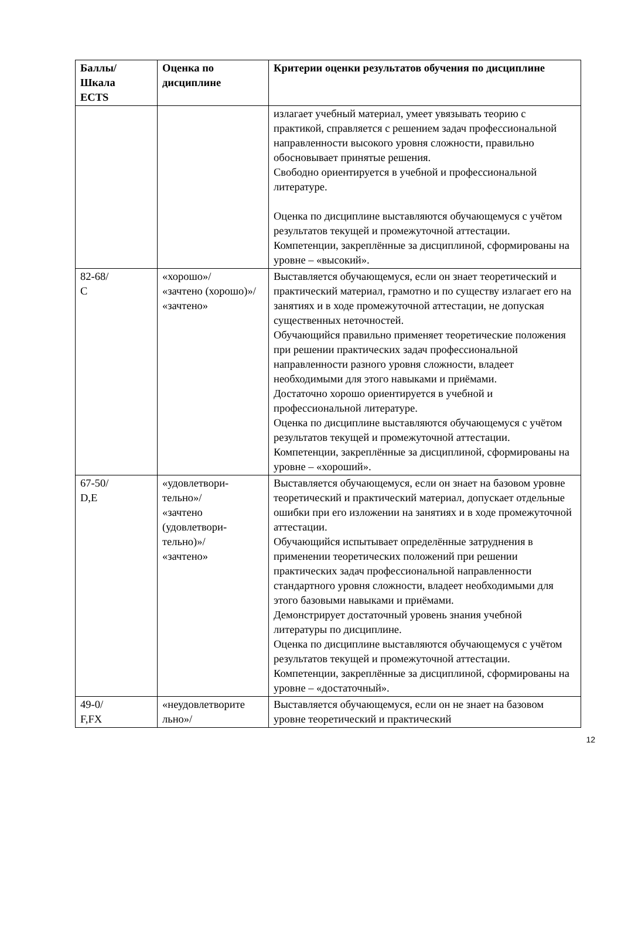| Баллы/ Шкала ECTS | Оценка по дисциплине | Критерии оценки результатов обучения по дисциплине |
| --- | --- | --- |
| | | излагает учебный материал, умеет увязывать теорию с практикой, справляется с решением задач профессиональной направленности высокого уровня сложности, правильно обосновывает принятые решения. Свободно ориентируется в учебной и профессиональной литературе. Оценка по дисциплине выставляются обучающемуся с учётом результатов текущей и промежуточной аттестации. Компетенции, закреплённые за дисциплиной, сформированы на уровне – «высокий». |
| 82-68/ С | «хорошо»/ «зачтено (хорошо)»/ «зачтено» | Выставляется обучающемуся, если он знает теоретический и практический материал, грамотно и по существу излагает его на занятиях и в ходе промежуточной аттестации, не допуская существенных неточностей. Обучающийся правильно применяет теоретические положения при решении практических задач профессиональной направленности разного уровня сложности, владеет необходимыми для этого навыками и приёмами. Достаточно хорошо ориентируется в учебной и профессиональной литературе. Оценка по дисциплине выставляются обучающемуся с учётом результатов текущей и промежуточной аттестации. Компетенции, закреплённые за дисциплиной, сформированы на уровне – «хороший». |
| 67-50/ D,E | «удовлетвори- тельно»/ «зачтено (удовлетвори- тельно)»/ «зачтено» | Выставляется обучающемуся, если он знает на базовом уровне теоретический и практический материал, допускает отдельные ошибки при его изложении на занятиях и в ходе промежуточной аттестации. Обучающийся испытывает определённые затруднения в применении теоретических положений при решении практических задач профессиональной направленности стандартного уровня сложности, владеет необходимыми для этого базовыми навыками и приёмами. Демонстрирует достаточный уровень знания учебной литературы по дисциплине. Оценка по дисциплине выставляются обучающемуся с учётом результатов текущей и промежуточной аттестации. Компетенции, закреплённые за дисциплиной, сформированы на уровне – «достаточный». |
| 49-0/ F,FX | «неудовлетворите льно»/ | Выставляется обучающемуся, если он не знает на базовом уровне теоретический и практический |
12